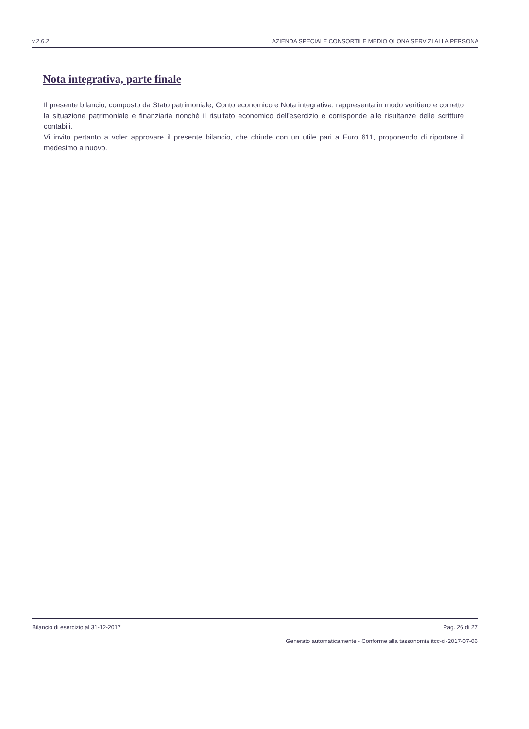v.2.6.2 AZIENDA SPECIALE CONSORTILE MEDIO OLONA SERVIZI ALLA PERSONA
Nota integrativa, parte finale
Il presente bilancio, composto da Stato patrimoniale, Conto economico e Nota integrativa, rappresenta in modo veritiero e corretto la situazione patrimoniale e finanziaria nonché il risultato economico dell'esercizio e corrisponde alle risultanze delle scritture contabili.
Vi invito pertanto a voler approvare il presente bilancio, che chiude con un utile pari a Euro 611, proponendo di riportare il medesimo a nuovo.
Bilancio di esercizio al 31-12-2017 Pag. 26 di 27
Generato automaticamente - Conforme alla tassonomia itcc-ci-2017-07-06